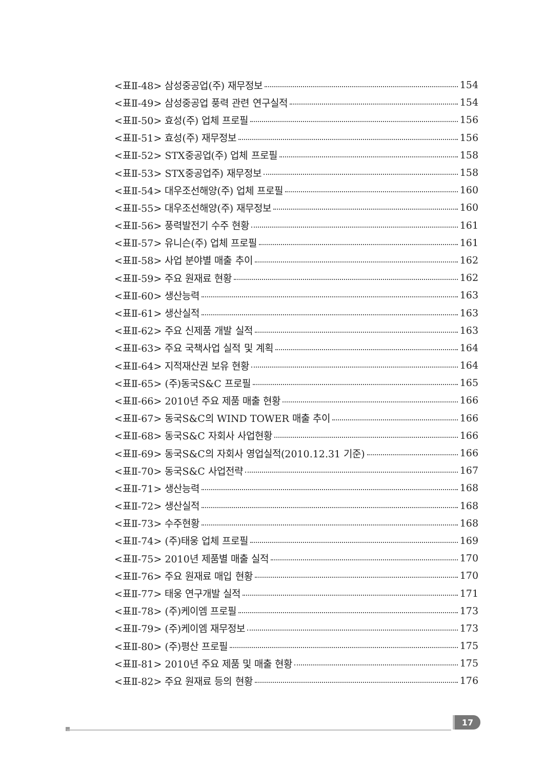<표Ⅱ-48> 삼성중공업(주) 재무정보 154
<표Ⅱ-49> 삼성중공업 풍력 관련 연구실적 154
<표Ⅱ-50> 효성(주) 업체 프로필 156
<표Ⅱ-51> 효성(주) 재무정보 156
<표Ⅱ-52> STX중공업(주) 업체 프로필 158
<표Ⅱ-53> STX중공업주) 재무정보 158
<표Ⅱ-54> 대우조선해양(주) 업체 프로필 160
<표Ⅱ-55> 대우조선해양(주) 재무정보 160
<표Ⅱ-56> 풍력발전기 수주 현황 161
<표Ⅱ-57> 유니슨(주) 업체 프로필 161
<표Ⅱ-58> 사업 분야별 매출 추이 162
<표Ⅱ-59> 주요 원재료 현황 162
<표Ⅱ-60> 생산능력 163
<표Ⅱ-61> 생산실적 163
<표Ⅱ-62> 주요 신제품 개발 실적 163
<표Ⅱ-63> 주요 국책사업 실적 및 계획 164
<표Ⅱ-64> 지적재산권 보유 현황 164
<표Ⅱ-65> (주)동국S&C 프로필 165
<표Ⅱ-66> 2010년 주요 제품 매출 현황 166
<표Ⅱ-67> 동국S&C의 WIND TOWER 매출 추이 166
<표Ⅱ-68> 동국S&C 자회사 사업현황 166
<표Ⅱ-69> 동국S&C의 자회사 영업실적(2010.12.31 기준) 166
<표Ⅱ-70> 동국S&C 사업전략 167
<표Ⅱ-71> 생산능력 168
<표Ⅱ-72> 생산실적 168
<표Ⅱ-73> 수주현황 168
<표Ⅱ-74> (주)태웅 업체 프로필 169
<표Ⅱ-75> 2010년 제품별 매출 실적 170
<표Ⅱ-76> 주요 원재료 매입 현황 170
<표Ⅱ-77> 태웅 연구개발 실적 171
<표Ⅱ-78> (주)케이엠 프로필 173
<표Ⅱ-79> (주)케이엠 재무정보 173
<표Ⅱ-80> (주)평산 프로필 175
<표Ⅱ-81> 2010년 주요 제품 및 매출 현황 175
<표Ⅱ-82> 주요 원재료 등의 현황 176
17